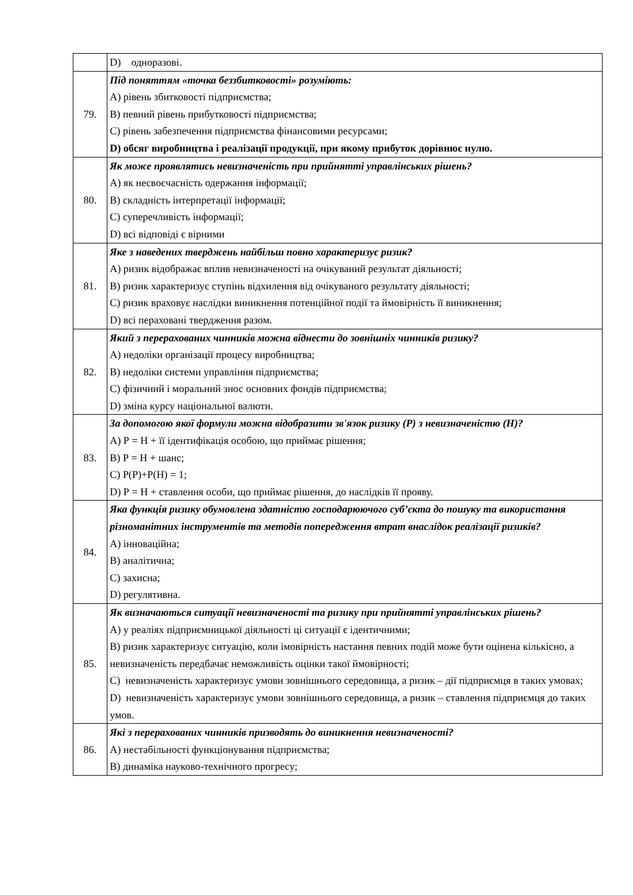| | D) одноразові. |
| 79. | Під поняттям «точка беззбитковості» розуміють: А) рівень збитковості підприємства; В) певний рівень прибутковості підприємства; С) рівень забезпечення підприємства фінансовими ресурсами; D) обсяг виробництва і реалізації продукції, при якому прибуток дорівнює нулю. |
| 80. | Як може проявлятись невизначеність при прийнятті управлінських рішень? А) як несвоєчасність одержання інформації; В) складність інтерпретації інформації; С) суперечливість інформації; D) всі відповіді є вірними |
| 81. | Яке з наведених тверджень найбільш повно характеризує ризик? А) ризик відображає вплив невизначеності на очікуваний результат діяльності; В) ризик характеризує ступінь відхилення від очікуваного результату діяльності; С) ризик враховує наслідки виникнення потенційної події та ймовірність її виникнення; D) всі пераховані твердження разом. |
| 82. | Який з перерахованих чинників можна віднести до зовнішніх чинників ризику? А) недоліки організації процесу виробництва; В) недоліки системи управління підприємства; С) фізичний і моральний знос основних фондів підприємства; D) зміна курсу національної валюти. |
| 83. | За допомогою якої формули можна відобразити зв'язок ризику (Р) з невизначеністю (Н)? А) Р = Н + її ідентифікація особою, що приймає рішення; В) Р = Н + шанс; С) Р(Р)+Р(Н) = 1; D) Р = Н + ставлення особи, що приймає рішення, до наслідків її прояву. |
| 84. | Яка функція ризику обумовлена здатністю господарюючого суб’єкта до пошуку та використання різноманітних інструментів та методів попередження втрат внаслідок реалізації ризиків? А) інноваційна; В) аналітична; С) захисна; D) регулятивна. |
| 85. | Як визначаються ситуації невизначеності та ризику при прийнятті управлінських рішень? А) у реаліях підприємницької діяльності ці ситуації є ідентичними; В) ризик характеризує ситуацію, коли імовірність настання певних подій може бути оцінена кількісно, а невизначеність передбачає неможливість оцінки такої ймовірності; С) невизначеність характеризує умови зовнішнього середовища, а ризик – дії підприємця в таких умовах; D) невизначеність характеризує умови зовнішнього середовища, а ризик – ставлення підприємця до таких умов. |
| 86. | Які з перерахованих чинників призводять до виникнення невизначеності? А) нестабільності функціонування підприємства; В) динаміка науково-технічного прогресу; |